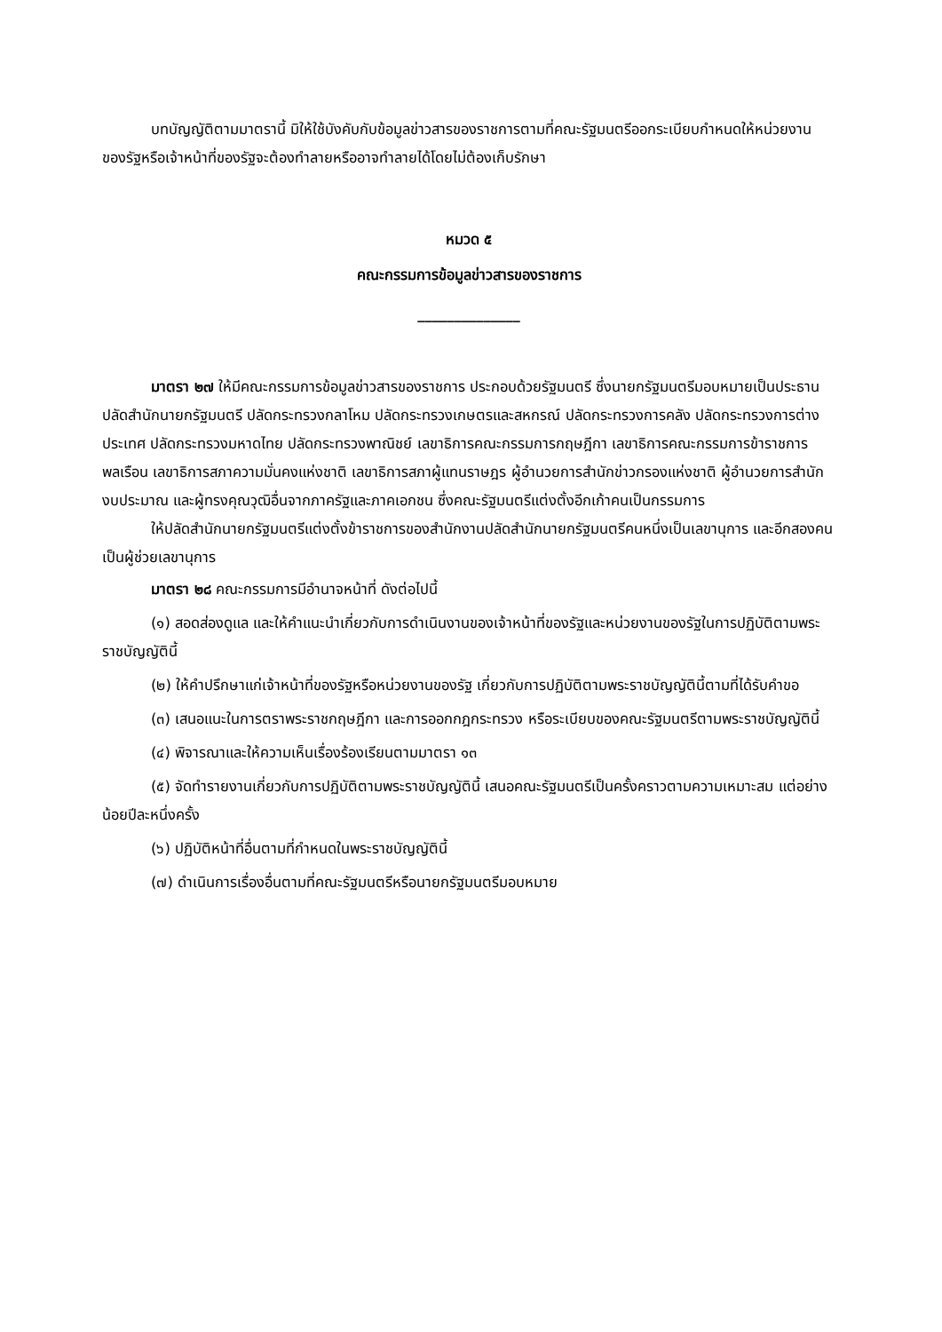บทบัญญัติตามมาตรานี้ มิให้ใช้บังคับกับข้อมูลข่าวสารของราชการตามที่คณะรัฐมนตรีออกระเบียบกำหนดให้หน่วยงานของรัฐหรือเจ้าหน้าที่ของรัฐจะต้องทำลายหรืออาจทำลายได้โดยไม่ต้องเก็บรักษา
หมวด ๕
คณะกรรมการข้อมูลข่าวสารของราชการ
______________
มาตรา ๒๗ ให้มีคณะกรรมการข้อมูลข่าวสารของราชการ ประกอบด้วยรัฐมนตรี ซึ่งนายกรัฐมนตรีมอบหมายเป็นประธาน ปลัดสำนักนายกรัฐมนตรี ปลัดกระทรวงกลาโหม ปลัดกระทรวงเกษตรและสหกรณ์ ปลัดกระทรวงการคลัง ปลัดกระทรวงการต่างประเทศ ปลัดกระทรวงมหาดไทย ปลัดกระทรวงพาณิชย์ เลขาธิการคณะกรรมการกฤษฎีกา เลขาธิการคณะกรรมการข้าราชการพลเรือน เลขาธิการสภาความมั่นคงแห่งชาติ เลขาธิการสภาผู้แทนราษฎร ผู้อำนวยการสำนักข่าวกรองแห่งชาติ ผู้อำนวยการสำนักงบประมาณ และผู้ทรงคุณวุฒิอื่นจากภาครัฐและภาคเอกชน ซึ่งคณะรัฐมนตรีแต่งตั้งอีกเก้าคนเป็นกรรมการ
ให้ปลัดสำนักนายกรัฐมนตรีแต่งตั้งข้าราชการของสำนักงานปลัดสำนักนายกรัฐมนตรีคนหนึ่งเป็นเลขานุการ และอีกสองคนเป็นผู้ช่วยเลขานุการ
มาตรา ๒๘ คณะกรรมการมีอำนาจหน้าที่ ดังต่อไปนี้
(๑) สอดส่องดูแล และให้คำแนะนำเกี่ยวกับการดำเนินงานของเจ้าหน้าที่ของรัฐและหน่วยงานของรัฐในการปฏิบัติตามพระราชบัญญัตินี้
(๒) ให้คำปรึกษาแก่เจ้าหน้าที่ของรัฐหรือหน่วยงานของรัฐ เกี่ยวกับการปฏิบัติตามพระราชบัญญัตินี้ตามที่ได้รับคำขอ
(๓) เสนอแนะในการตราพระราชกฤษฎีกา และการออกกฎกระทรวง หรือระเบียบของคณะรัฐมนตรีตามพระราชบัญญัตินี้
(๔) พิจารณาและให้ความเห็นเรื่องร้องเรียนตามมาตรา ๑๓
(๕) จัดทำรายงานเกี่ยวกับการปฏิบัติตามพระราชบัญญัตินี้ เสนอคณะรัฐมนตรีเป็นครั้งคราวตามความเหมาะสม แต่อย่างน้อยปีละหนึ่งครั้ง
(๖) ปฏิบัติหน้าที่อื่นตามที่กำหนดในพระราชบัญญัตินี้
(๗) ดำเนินการเรื่องอื่นตามที่คณะรัฐมนตรีหรือนายกรัฐมนตรีมอบหมาย